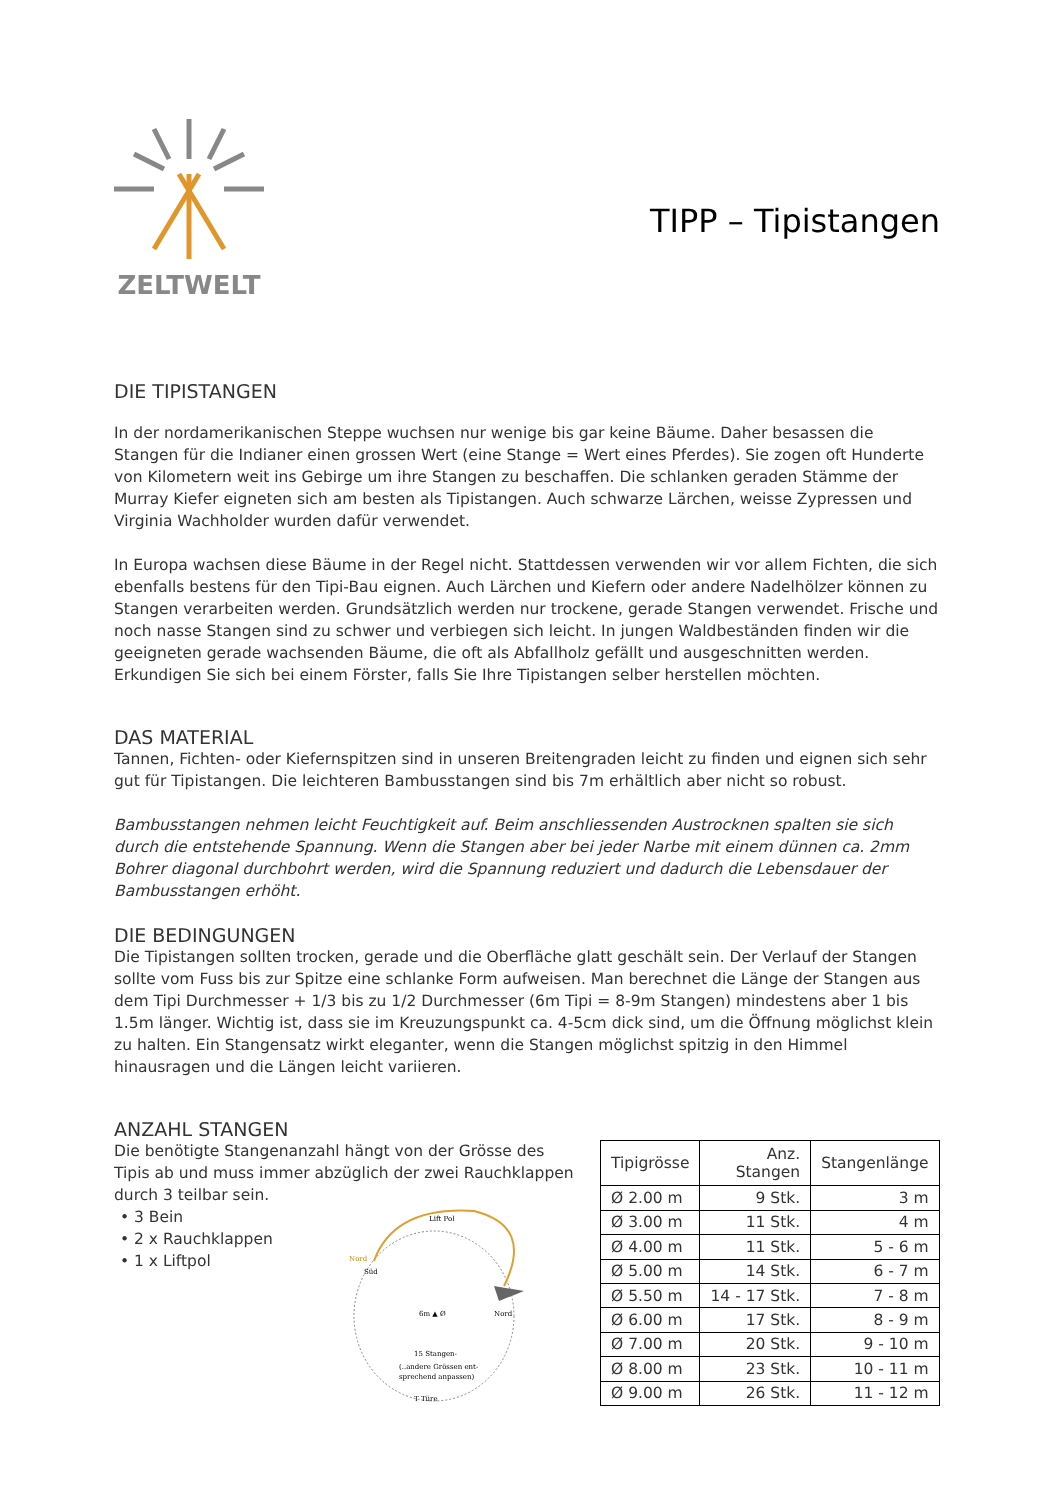ZELTWELT
TIPP – Tipistangen
DIE TIPISTANGEN
In der nordamerikanischen Steppe wuchsen nur wenige bis gar keine Bäume. Daher besassen die Stangen für die Indianer einen grossen Wert (eine Stange = Wert eines Pferdes). Sie zogen oft Hunderte von Kilometern weit ins Gebirge um ihre Stangen zu beschaffen. Die schlanken geraden Stämme der Murray Kiefer eigneten sich am besten als Tipistangen. Auch schwarze Lärchen, weisse Zypressen und Virginia Wachholder wurden dafür verwendet.
In Europa wachsen diese Bäume in der Regel nicht. Stattdessen verwenden wir vor allem Fichten, die sich ebenfalls bestens für den Tipi-Bau eignen. Auch Lärchen und Kiefern oder andere Nadelhölzer können zu Stangen verarbeiten werden. Grundsätzlich werden nur trockene, gerade Stangen verwendet. Frische und noch nasse Stangen sind zu schwer und verbiegen sich leicht. In jungen Waldbeständen finden wir die geeigneten gerade wachsenden Bäume, die oft als Abfallholz gefällt und ausgeschnitten werden. Erkundigen Sie sich bei einem Förster, falls Sie Ihre Tipistangen selber herstellen möchten.
DAS MATERIAL
Tannen, Fichten- oder Kiefernspitzen sind in unseren Breitengraden leicht zu finden und eignen sich sehr gut für Tipistangen. Die leichteren Bambusstangen sind bis 7m erhältlich aber nicht so robust.
Bambusstangen nehmen leicht Feuchtigkeit auf. Beim anschliessenden Austrocknen spalten sie sich durch die entstehende Spannung. Wenn die Stangen aber bei jeder Narbe mit einem dünnen ca. 2mm Bohrer diagonal durchbohrt werden, wird die Spannung reduziert und dadurch die Lebensdauer der Bambusstangen erhöht.
DIE BEDINGUNGEN
Die Tipistangen sollten trocken, gerade und die Oberfläche glatt geschält sein. Der Verlauf der Stangen sollte vom Fuss bis zur Spitze eine schlanke Form aufweisen. Man berechnet die Länge der Stangen aus dem Tipi Durchmesser + 1/3 bis zu 1/2 Durchmesser (6m Tipi = 8-9m Stangen) mindestens aber 1 bis 1.5m länger. Wichtig ist, dass sie im Kreuzungspunkt ca. 4-5cm dick sind, um die Öffnung möglichst klein zu halten. Ein Stangensatz wirkt eleganter, wenn die Stangen möglichst spitzig in den Himmel hinausragen und die Längen leicht variieren.
ANZAHL STANGEN
Die benötigte Stangenanzahl hängt von der Grösse des Tipis ab und muss immer abzüglich der zwei Rauchklappen durch 3 teilbar sein.
3 Bein
2 x Rauchklappen
1 x Liftpol
Lift Pol
Nord
Süd
Nord
6m ▲ Ø
15 Stangen-
(..andere Grössen ent-
sprechend anpassen)
T Türe
| Tipigrösse | Anz. Stangen | Stangenlänge |
| --- | --- | --- |
| Ø 2.00 m | 9 Stk. | 3 m |
| Ø 3.00 m | 11 Stk. | 4 m |
| Ø 4.00 m | 11 Stk. | 5 - 6 m |
| Ø 5.00 m | 14 Stk. | 6 - 7 m |
| Ø 5.50 m | 14 - 17 Stk. | 7 - 8 m |
| Ø 6.00 m | 17 Stk. | 8 - 9 m |
| Ø 7.00 m | 20 Stk. | 9 - 10 m |
| Ø 8.00 m | 23 Stk. | 10 - 11 m |
| Ø 9.00 m | 26 Stk. | 11 - 12 m |